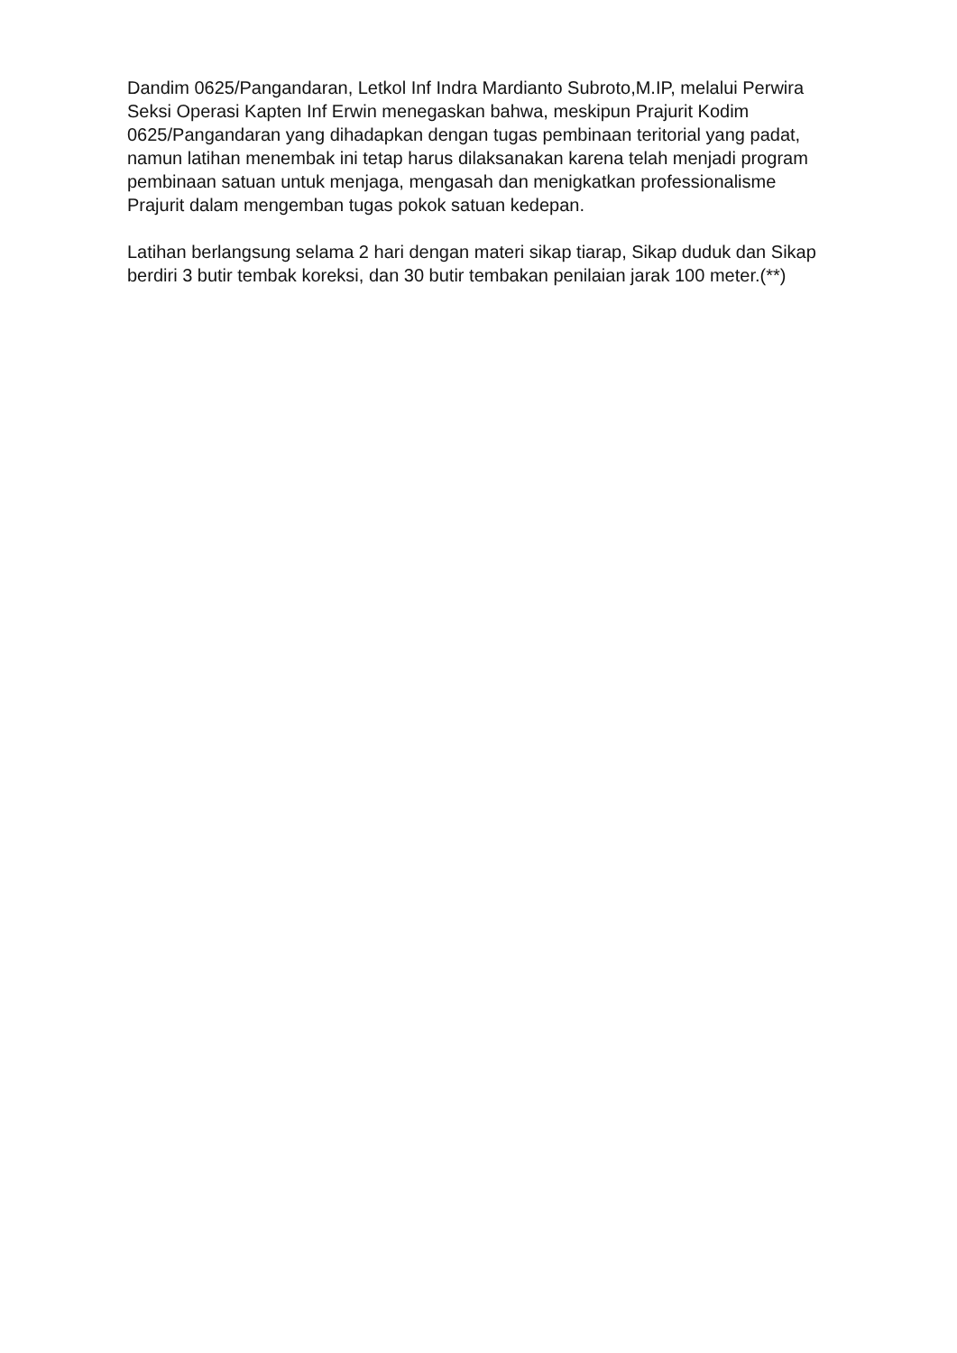Dandim 0625/Pangandaran, Letkol Inf Indra Mardianto Subroto,M.IP, melalui Perwira Seksi Operasi Kapten Inf Erwin menegaskan bahwa, meskipun Prajurit Kodim 0625/Pangandaran yang dihadapkan dengan tugas pembinaan teritorial yang padat, namun latihan menembak ini tetap harus dilaksanakan karena telah menjadi program pembinaan satuan untuk menjaga, mengasah dan menigkatkan professionalisme Prajurit dalam mengemban tugas pokok satuan kedepan.
Latihan berlangsung selama 2 hari dengan materi sikap tiarap, Sikap duduk dan Sikap berdiri 3 butir tembak koreksi, dan 30 butir tembakan penilaian jarak 100 meter.(**)